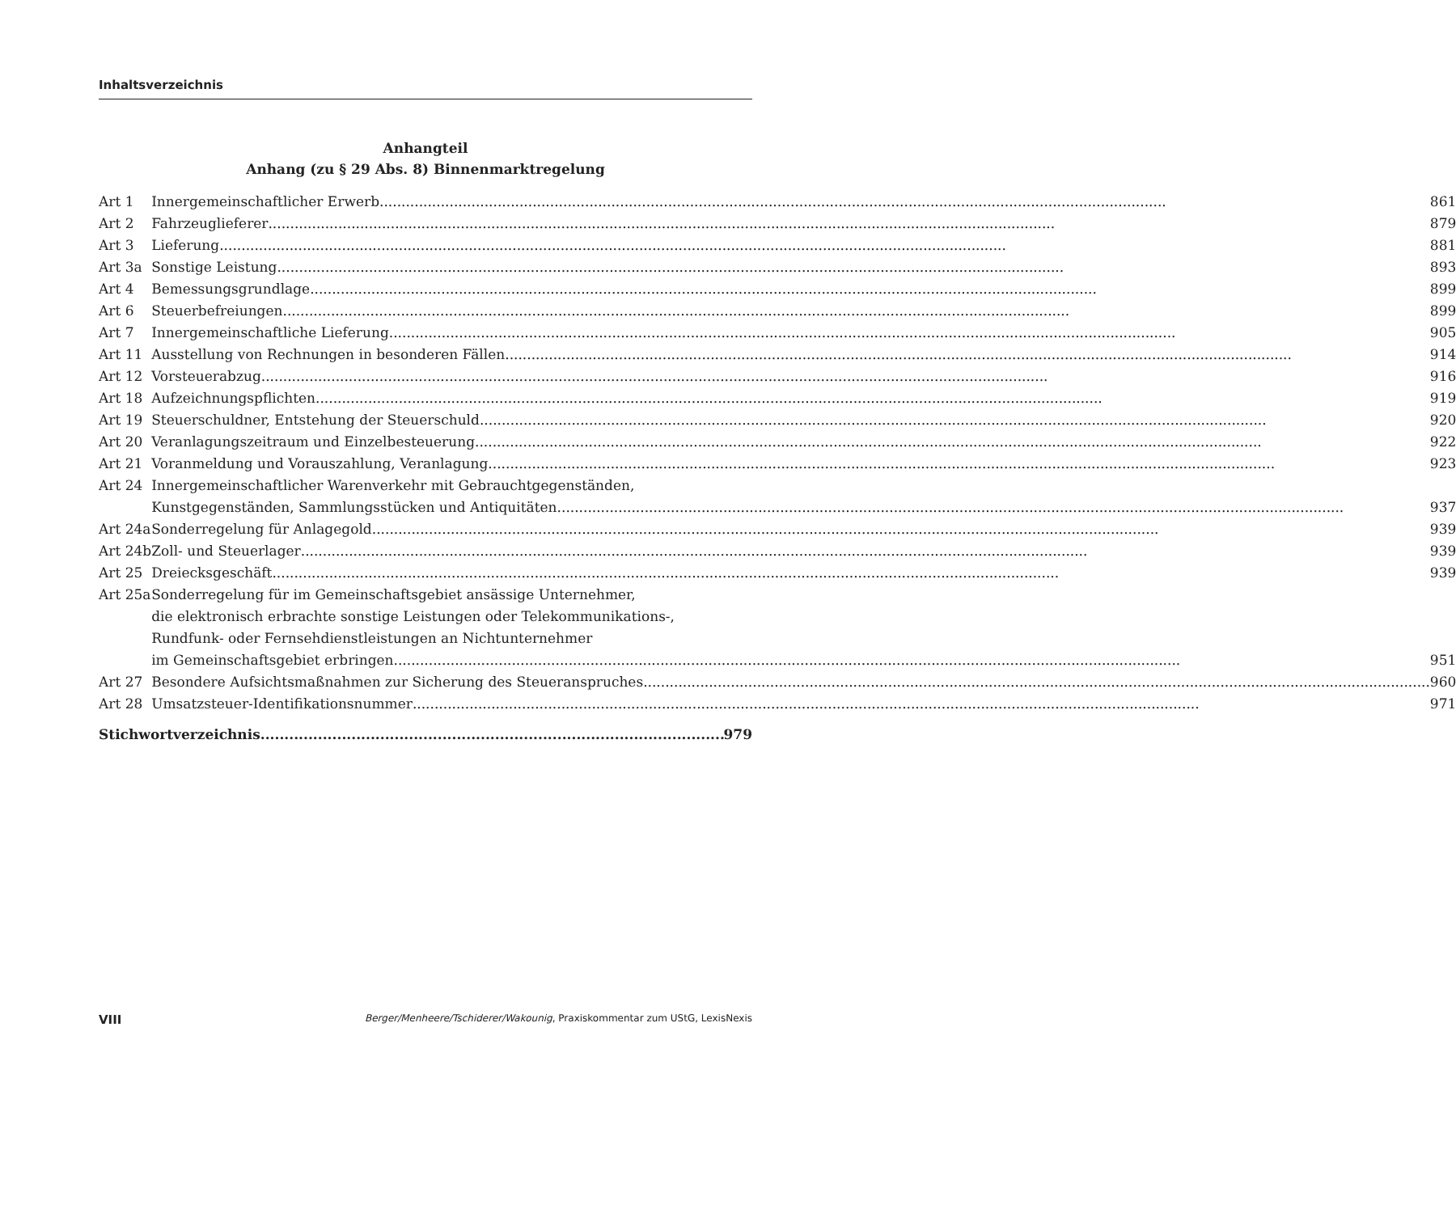Inhaltsverzeichnis
Anhangteil
Anhang (zu § 29 Abs. 8) Binnenmarktregelung
| Art 1 | Innergemeinschaftlicher Erwerb 861 |
| Art 2 | Fahrzeuglieferer 879 |
| Art 3 | Lieferung 881 |
| Art 3a | Sonstige Leistung 893 |
| Art 4 | Bemessungsgrundlage 899 |
| Art 6 | Steuerbefreiungen 899 |
| Art 7 | Innergemeinschaftliche Lieferung 905 |
| Art 11 | Ausstellung von Rechnungen in besonderen Fällen 914 |
| Art 12 | Vorsteuerabzug 916 |
| Art 18 | Aufzeichnungspflichten 919 |
| Art 19 | Steuerschuldner, Entstehung der Steuerschuld 920 |
| Art 20 | Veranlagungszeitraum und Einzelbesteuerung 922 |
| Art 21 | Voranmeldung und Vorauszahlung, Veranlagung 923 |
| Art 24 | Innergemeinschaftlicher Warenverkehr mit Gebrauchtgegenständen, Kunstgegenständen, Sammlungsstücken und Antiquitäten 937 |
| Art 24a | Sonderregelung für Anlagegold 939 |
| Art 24b | Zoll- und Steuerlager 939 |
| Art 25 | Dreiecksgeschäft 939 |
| Art 25a | Sonderregelung für im Gemeinschaftsgebiet ansässige Unternehmer, die elektronisch erbrachte sonstige Leistungen oder Telekommunikations-, Rundfunk- oder Fernsehdienstleistungen an Nichtunternehmer im Gemeinschaftsgebiet erbringen 951 |
| Art 27 | Besondere Aufsichtsmaßnahmen zur Sicherung des Steueranspruches 960 |
| Art 28 | Umsatzsteuer-Identifikationsnummer 971 |
Stichwortverzeichnis 979
VIII Berger/Menheere/Tschiderer/Wakounig, Praxiskommentar zum UStG, LexisNexis